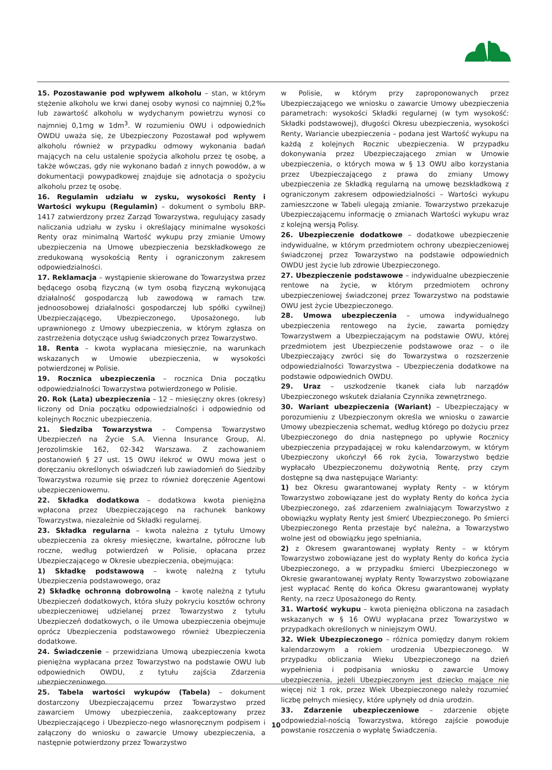15. Pozostawanie pod wpływem alkoholu – stan, w którym stężenie alkoholu we krwi danej osoby wynosi co najmniej 0,2‰ lub zawartość alkoholu w wydychanym powietrzu wynosi co najmniej 0,1mg w 1dm<sup>3</sup>. W rozumieniu OWU i odpowiednich OWDU uważa się, że Ubezpieczony Pozostawał pod wpływem alkoholu również w przypadku odmowy wykonania badań mających na celu ustalenie spożycia alkoholu przez tę osobę, a także wówczas, gdy nie wykonano badań z innych powodów, a w dokumentacji powypadkowej znajduje się adnotacja o spożyciu alkoholu przez tę osobę.
16. Regulamin udziału w zysku, wysokości Renty i Wartości wykupu (Regulamin) – dokument o symbolu BRP-1417 zatwierdzony przez Zarząd Towarzystwa, regulujący zasady naliczania udziału w zysku i określający minimalne wysokości Renty oraz minimalną Wartość wykupu przy zmianie Umowy ubezpieczenia na Umowę ubezpieczenia bezskładkowego ze zredukowaną wysokością Renty i ograniczonym zakresem odpowiedzialności.
17. Reklamacja – wystąpienie skierowane do Towarzystwa przez będącego osobą fizyczną (w tym osobą fizyczną wykonującą działalność gospodarczą lub zawodową w ramach tzw. jednoosobowej działalności gospodarczej lub spółki cywilnej) Ubezpieczającego, Ubezpieczonego, Uposażonego, lub uprawnionego z Umowy ubezpieczenia, w którym zgłasza on zastrzeżenia dotyczące usług świadczonych przez Towarzystwo.
18. Renta – kwota wypłacana miesięcznie, na warunkach wskazanych w Umowie ubezpieczenia, w wysokości potwierdzonej w Polisie.
19. Rocznica ubezpieczenia – rocznica Dnia początku odpowiedzialności Towarzystwa potwierdzonego w Polisie.
20. Rok (Lata) ubezpieczenia – 12 – miesięczny okres (okresy) liczony od Dnia początku odpowiedzialności i odpowiednio od kolejnych Rocznic ubezpieczenia.
21. Siedziba Towarzystwa – Compensa Towarzystwo Ubezpieczeń na Życie S.A. Vienna Insurance Group, Al. Jerozolimskie 162, 02-342 Warszawa. Z zachowaniem postanowień § 27 ust. 15 OWU ilekroć w OWU mowa jest o doręczaniu określonych oświadczeń lub zawiadomień do Siedziby Towarzystwa rozumie się przez to również doręczenie Agentowi ubezpieczeniowemu.
22. Składka dodatkowa – dodatkowa kwota pieniężna wpłacona przez Ubezpieczającego na rachunek bankowy Towarzystwa, niezależnie od Składki regularnej.
23. Składka regularna – kwota należna z tytułu Umowy ubezpieczenia za okresy miesięczne, kwartalne, półroczne lub roczne, według potwierdzeń w Polisie, opłacana przez Ubezpieczającego w Okresie ubezpieczenia, obejmująca:
1) Składkę podstawową – kwotę należną z tytułu Ubezpieczenia podstawowego, oraz
2) Składkę ochronną dobrowolną – kwotę należną z tytułu Ubezpieczeń dodatkowych, która służy pokryciu kosztów ochrony ubezpieczeniowej udzielanej przez Towarzystwo z tytułu Ubezpieczeń dodatkowych, o ile Umowa ubezpieczenia obejmuje oprócz Ubezpieczenia podstawowego również Ubezpieczenia dodatkowe.
24. Świadczenie – przewidziana Umową ubezpieczenia kwota pieniężna wypłacana przez Towarzystwo na podstawie OWU lub odpowiednich OWDU, z tytułu zajścia Zdarzenia ubezpieczeniowego.
25. Tabela wartości wykupów (Tabela) – dokument dostarczony Ubezpieczającemu przez Towarzystwo przed zawarciem Umowy ubezpieczenia, zaakceptowany przez Ubezpieczającego i Ubezpieczo-nego własnoręcznym podpisem i załączony do wniosku o zawarcie Umowy ubezpieczenia, a następnie potwierdzony przez Towarzystwo
w Polisie, w którym przy zaproponowanych przez Ubezpieczającego we wniosku o zawarcie Umowy ubezpieczenia parametrach: wysokości Składki regularnej (w tym wysokość: Składki podstawowej), długości Okresu ubezpieczenia, wysokości Renty, Wariancie ubezpieczenia – podana jest Wartość wykupu na każdą z kolejnych Rocznic ubezpieczenia. W przypadku dokonywania przez Ubezpieczającego zmian w Umowie ubezpieczenia, o których mowa w § 13 OWU albo korzystania przez Ubezpieczającego z prawa do zmiany Umowy ubezpieczenia ze Składką regularną na umowę bezskładkową z ograniczonym zakresem odpowiedzialności – Wartości wykupu zamieszczone w Tabeli ulegają zmianie. Towarzystwo przekazuje Ubezpieczającemu informację o zmianach Wartości wykupu wraz z kolejną wersją Polisy.
26. Ubezpieczenie dodatkowe – dodatkowe ubezpieczenie indywidualne, w którym przedmiotem ochrony ubezpieczeniowej świadczonej przez Towarzystwo na podstawie odpowiednich OWDU jest życie lub zdrowie Ubezpieczonego.
27. Ubezpieczenie podstawowe – indywidualne ubezpieczenie rentowe na życie, w którym przedmiotem ochrony ubezpieczeniowej świadczonej przez Towarzystwo na podstawie OWU jest życie Ubezpieczonego.
28. Umowa ubezpieczenia – umowa indywidualnego ubezpieczenia rentowego na życie, zawarta pomiędzy Towarzystwem a Ubezpieczającym na podstawie OWU, której przedmiotem jest Ubezpieczenie podstawowe oraz – o ile Ubezpieczający zwróci się do Towarzystwa o rozszerzenie odpowiedzialności Towarzystwa – Ubezpieczenia dodatkowe na podstawie odpowiednich OWDU.
29. Uraz – uszkodzenie tkanek ciała lub narządów Ubezpieczonego wskutek działania Czynnika zewnętrznego.
30. Wariant ubezpieczenia (Wariant) – Ubezpieczający w porozumieniu z Ubezpieczonym określa we wniosku o zawarcie Umowy ubezpieczenia schemat, według którego po dożyciu przez Ubezpieczonego do dnia następnego po upływie Rocznicy ubezpieczenia przypadającej w roku kalendarzowym, w którym Ubezpieczony ukończył 66 rok życia, Towarzystwo będzie wypłacało Ubezpieczonemu dożywotnią Rentę, przy czym dostępne są dwa następujące Warianty:
1) bez Okresu gwarantowanej wypłaty Renty – w którym Towarzystwo zobowiązane jest do wypłaty Renty do końca życia Ubezpieczonego, zaś zdarzeniem zwalniającym Towarzystwo z obowiązku wypłaty Renty jest śmierć Ubezpieczonego. Po śmierci Ubezpieczonego Renta przestaje być należna, a Towarzystwo wolne jest od obowiązku jego spełniania,
2) z Okresem gwarantowanej wypłaty Renty – w którym Towarzystwo zobowiązane jest do wypłaty Renty do końca życia Ubezpieczonego, a w przypadku śmierci Ubezpieczonego w Okresie gwarantowanej wypłaty Renty Towarzystwo zobowiązane jest wypłacać Rentę do końca Okresu gwarantowanej wypłaty Renty, na rzecz Uposażonego do Renty.
31. Wartość wykupu – kwota pieniężna obliczona na zasadach wskazanych w § 16 OWU wypłacana przez Towarzystwo w przypadkach określonych w niniejszym OWU.
32. Wiek Ubezpieczonego – różnica pomiędzy danym rokiem kalendarzowym a rokiem urodzenia Ubezpieczonego. W przypadku obliczania Wieku Ubezpieczonego na dzień wypełnienia i podpisania wniosku o zawarcie Umowy ubezpieczenia, jeżeli Ubezpieczonym jest dziecko mające nie więcej niż 1 rok, przez Wiek Ubezpieczonego należy rozumieć liczbę pełnych miesięcy, które upłynęły od dnia urodzin.
33. Zdarzenie ubezpieczeniowe – zdarzenie objęte odpowiedzial-nością Towarzystwa, którego zajście powoduje powstanie roszczenia o wypłatę Świadczenia.
10